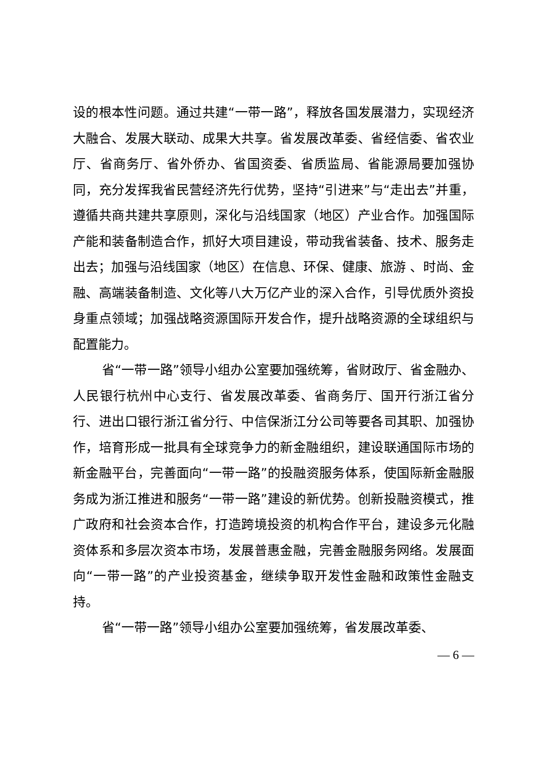设的根本性问题。通过共建“一带一路”，释放各国发展潜力，实现经济大融合、发展大联动、成果大共享。省发展改革委、省经信委、省农业厅、省商务厅、省外侨办、省国资委、省质监局、省能源局要加强协同，充分发挥我省民营经济先行优势，坚持“引进来”与“走出去”并重，遵循共商共建共享原则，深化与沿线国家（地区）产业合作。加强国际产能和装备制造合作，抓好大项目建设，带动我省装备、技术、服务走出去；加强与沿线国家（地区）在信息、环保、健康、旅游 、时尚、金融、高端装备制造、文化等八大万亿产业的深入合作，引导优质外资投身重点领域；加强战略资源国际开发合作，提升战略资源的全球组织与配置能力。
省“一带一路”领导小组办公室要加强统筹，省财政厅、省金融办、人民银行杭州中心支行、省发展改革委、省商务厅、国开行浙江省分行、进出口银行浙江省分行、中信保浙江分公司等要各司其职、加强协作，培育形成一批具有全球竞争力的新金融组织，建设联通国际市场的新金融平台，完善面向“一带一路”的投融资服务体系，使国际新金融服务成为浙江推进和服务“一带一路”建设的新优势。创新投融资模式，推广政府和社会资本合作，打造跨境投资的机构合作平台，建设多元化融资体系和多层次资本市场，发展普惠金融，完善金融服务网络。发展面向“一带一路”的产业投资基金，继续争取开发性金融和政策性金融支持。
省“一带一路”领导小组办公室要加强统筹，省发展改革委、
— 6 —